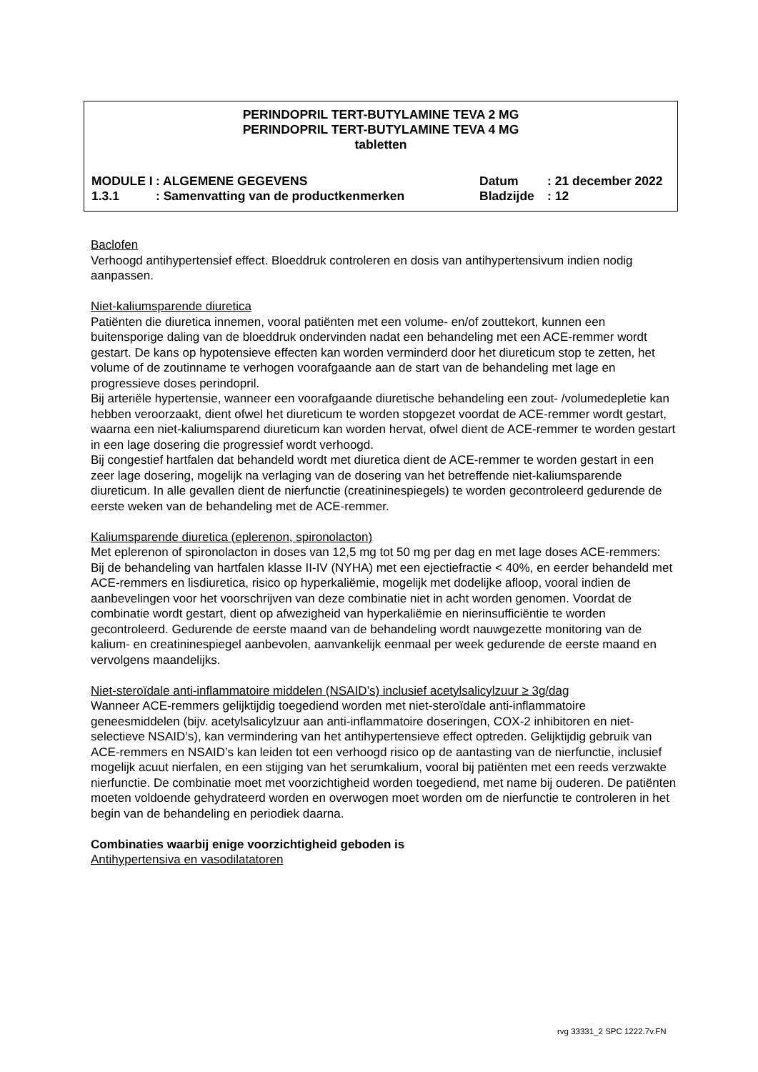PERINDOPRIL TERT-BUTYLAMINE TEVA 2 MG
PERINDOPRIL TERT-BUTYLAMINE TEVA 4 MG
tabletten
| MODULE I | : ALGEMENE GEGEVENS | Datum | : 21 december 2022 |
| 1.3.1 | : Samenvatting van de productkenmerken | Bladzijde | : 12 |
Baclofen
Verhoogd antihypertensief effect. Bloeddruk controleren en dosis van antihypertensivum indien nodig aanpassen.
Niet-kaliumsparende diuretica
Patiënten die diuretica innemen, vooral patiënten met een volume- en/of zouttekort, kunnen een buitensporige daling van de bloeddruk ondervinden nadat een behandeling met een ACE-remmer wordt gestart. De kans op hypotensieve effecten kan worden verminderd door het diureticum stop te zetten, het volume of de zoutinname te verhogen voorafgaande aan de start van de behandeling met lage en progressieve doses perindopril.
Bij arteriële hypertensie, wanneer een voorafgaande diuretische behandeling een zout- /volumedepletie kan hebben veroorzaakt, dient ofwel het diureticum te worden stopgezet voordat de ACE-remmer wordt gestart, waarna een niet-kaliumsparend diureticum kan worden hervat, ofwel dient de ACE-remmer te worden gestart in een lage dosering die progressief wordt verhoogd.
Bij congestief hartfalen dat behandeld wordt met diuretica dient de ACE-remmer te worden gestart in een zeer lage dosering, mogelijk na verlaging van de dosering van het betreffende niet-kaliumsparende diureticum. In alle gevallen dient de nierfunctie (creatininespiegels) te worden gecontroleerd gedurende de eerste weken van de behandeling met de ACE-remmer.
Kaliumsparende diuretica (eplerenon, spironolacton)
Met eplerenon of spironolacton in doses van 12,5 mg tot 50 mg per dag en met lage doses ACE-remmers:
Bij de behandeling van hartfalen klasse II-IV (NYHA) met een ejectiefractie < 40%, en eerder behandeld met ACE-remmers en lisdiuretica, risico op hyperkaliëmie, mogelijk met dodelijke afloop, vooral indien de aanbevelingen voor het voorschrijven van deze combinatie niet in acht worden genomen. Voordat de combinatie wordt gestart, dient op afwezigheid van hyperkaliëmie en nierinsufficiëntie te worden gecontroleerd. Gedurende de eerste maand van de behandeling wordt nauwgezette monitoring van de kalium- en creatininespiegel aanbevolen, aanvankelijk eenmaal per week gedurende de eerste maand en vervolgens maandelijks.
Niet-steroïdale anti-inflammatoire middelen (NSAID’s) inclusief acetylsalicylzuur ≥ 3g/dag
Wanneer ACE-remmers gelijktijdig toegediend worden met niet-steroïdale anti-inflammatoire geneesmiddelen (bijv. acetylsalicylzuur aan anti-inflammatoire doseringen, COX-2 inhibitoren en niet-selectieve NSAID’s), kan vermindering van het antihypertensieve effect optreden. Gelijktijdig gebruik van ACE-remmers en NSAID’s kan leiden tot een verhoogd risico op de aantasting van de nierfunctie, inclusief mogelijk acuut nierfalen, en een stijging van het serumkalium, vooral bij patiënten met een reeds verzwakte nierfunctie. De combinatie moet met voorzichtigheid worden toegediend, met name bij ouderen. De patiënten moeten voldoende gehydrateerd worden en overwogen moet worden om de nierfunctie te controleren in het begin van de behandeling en periodiek daarna.
Combinaties waarbij enige voorzichtigheid geboden is
Antihypertensiva en vasodilatatoren
rvg 33331_2 SPC 1222.7v.FN